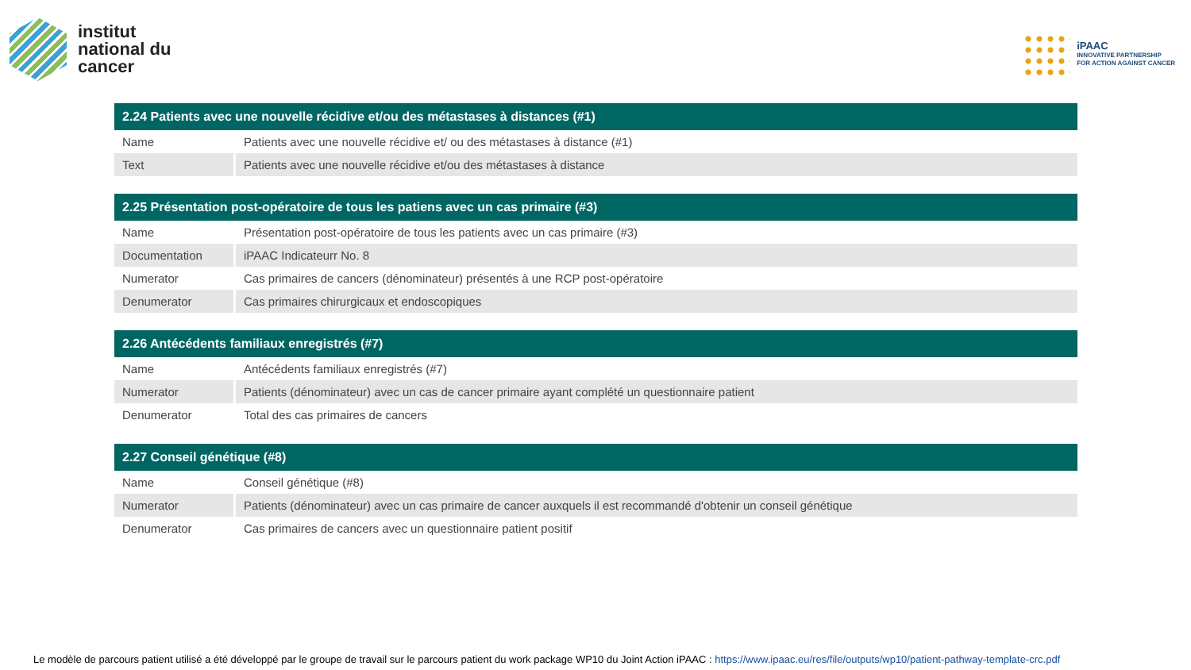institut
national du
cancer
iPAAC
INNOVATIVE PARTNERSHIP
FOR ACTION AGAINST CANCER
| 2.24 Patients avec une nouvelle récidive et/ou des métastases à distances (#1) | |
| --- | --- |
| Name | Patients avec une nouvelle récidive et/ ou des métastases à distance (#1) |
| Text | Patients avec une nouvelle récidive et/ou des métastases à distance |
| 2.25 Présentation post-opératoire de tous les patiens avec un cas primaire (#3) | |
| --- | --- |
| Name | Présentation post-opératoire de tous les patients avec un cas primaire (#3) |
| Documentation | iPAAC Indicateurr No. 8 |
| Numerator | Cas primaires de cancers (dénominateur) présentés à une RCP post-opératoire |
| Denumerator | Cas primaires chirurgicaux et endoscopiques |
| 2.26 Antécédents familiaux enregistrés (#7) | |
| --- | --- |
| Name | Antécédents familiaux enregistrés (#7) |
| Numerator | Patients (dénominateur) avec un cas de cancer primaire ayant complété un questionnaire patient |
| Denumerator | Total des cas primaires de cancers |
| 2.27 Conseil génétique (#8) | |
| --- | --- |
| Name | Conseil génétique (#8) |
| Numerator | Patients (dénominateur) avec un cas primaire de cancer auxquels il est recommandé d'obtenir un conseil génétique |
| Denumerator | Cas primaires de cancers avec un questionnaire patient positif |
Le modèle de parcours patient utilisé a été développé par le groupe de travail sur le parcours patient du work package WP10 du Joint Action iPAAC : https://www.ipaac.eu/res/file/outputs/wp10/patient-pathway-template-crc.pdf